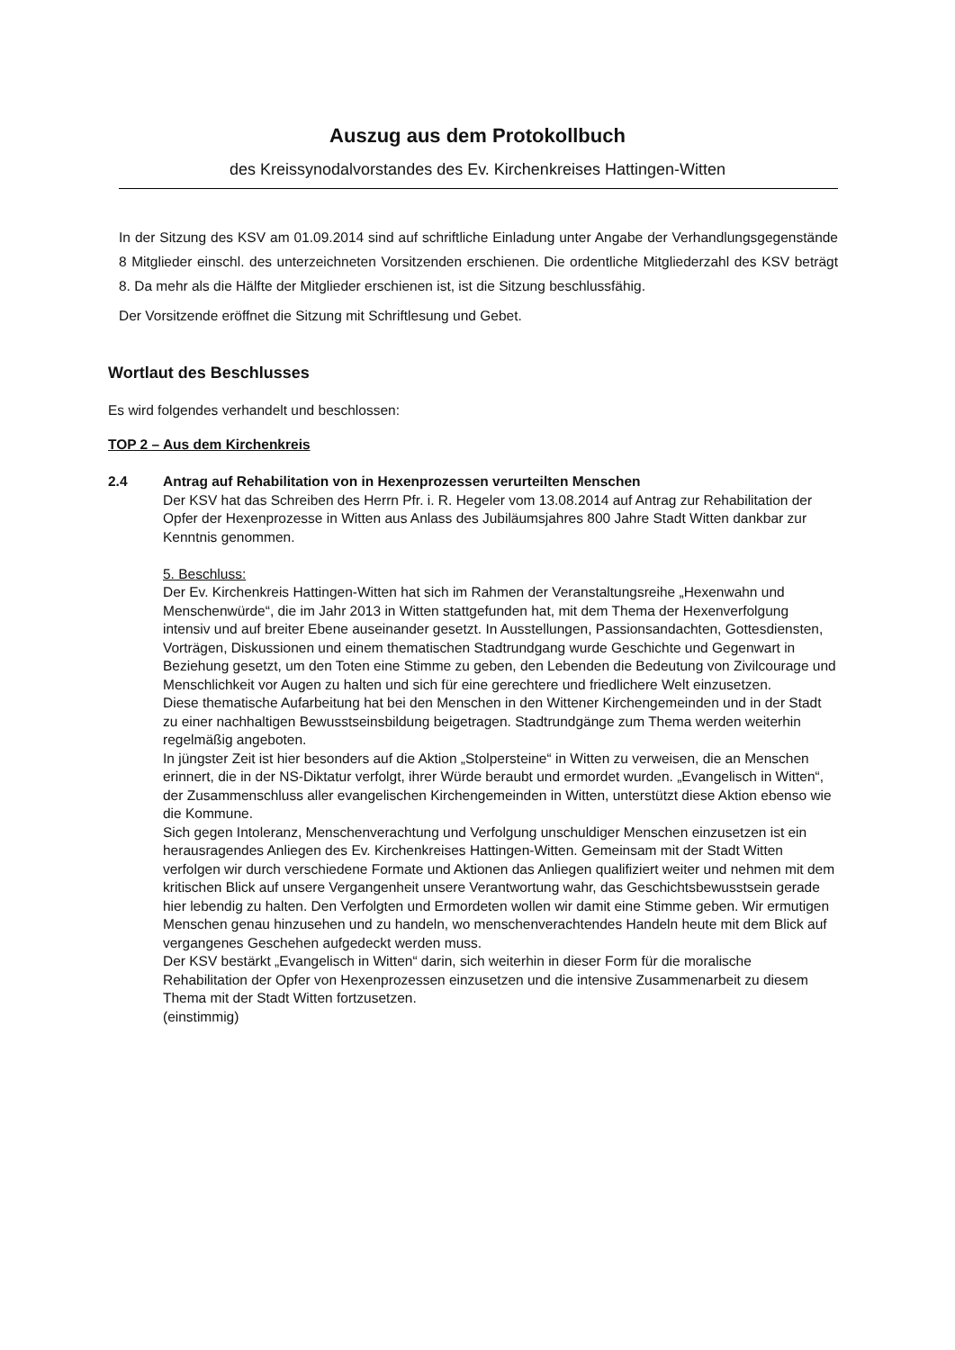Auszug aus dem Protokollbuch
des Kreissynodalvorstandes des Ev. Kirchenkreises Hattingen-Witten
In der Sitzung des KSV am 01.09.2014 sind auf schriftliche Einladung unter Angabe der Verhandlungsgegenstände 8 Mitglieder einschl. des unterzeichneten Vorsitzenden erschienen. Die ordentliche Mitgliederzahl des KSV beträgt 8. Da mehr als die Hälfte der Mitglieder erschienen ist, ist die Sitzung beschlussfähig.
Der Vorsitzende eröffnet die Sitzung mit Schriftlesung und Gebet.
Wortlaut des Beschlusses
Es wird folgendes verhandelt und beschlossen:
TOP 2 – Aus dem Kirchenkreis
2.4 Antrag auf Rehabilitation von in Hexenprozessen verurteilten Menschen
Der KSV hat das Schreiben des Herrn Pfr. i. R. Hegeler vom 13.08.2014 auf Antrag zur Rehabilitation der Opfer der Hexenprozesse in Witten aus Anlass des Jubiläumsjahres 800 Jahre Stadt Witten dankbar zur Kenntnis genommen.
5. Beschluss:
Der Ev. Kirchenkreis Hattingen-Witten hat sich im Rahmen der Veranstaltungsreihe „Hexenwahn und Menschenwürde“, die im Jahr 2013 in Witten stattgefunden hat, mit dem Thema der Hexenverfolgung intensiv und auf breiter Ebene auseinander gesetzt. In Ausstellungen, Passionsandachten, Gottesdiensten, Vorträgen, Diskussionen und einem thematischen Stadtrundgang wurde Geschichte und Gegenwart in Beziehung gesetzt, um den Toten eine Stimme zu geben, den Lebenden die Bedeutung von Zivilcourage und Menschlichkeit vor Augen zu halten und sich für eine gerechtere und friedlichere Welt einzusetzen.
Diese thematische Aufarbeitung hat bei den Menschen in den Wittener Kirchengemeinden und in der Stadt zu einer nachhaltigen Bewusstseinsbildung beigetragen. Stadtrundgänge zum Thema werden weiterhin regelmäßig angeboten.
In jüngster Zeit ist hier besonders auf die Aktion „Stolpersteine“ in Witten zu verweisen, die an Menschen erinnert, die in der NS-Diktatur verfolgt, ihrer Würde beraubt und ermordet wurden. „Evangelisch in Witten“, der Zusammenschluss aller evangelischen Kirchengemeinden in Witten, unterstützt diese Aktion ebenso wie die Kommune.
Sich gegen Intoleranz, Menschenverachtung und Verfolgung unschuldiger Menschen einzusetzen ist ein herausragendes Anliegen des Ev. Kirchenkreises Hattingen-Witten. Gemeinsam mit der Stadt Witten verfolgen wir durch verschiedene Formate und Aktionen das Anliegen qualifiziert weiter und nehmen mit dem kritischen Blick auf unsere Vergangenheit unsere Verantwortung wahr, das Geschichtsbewusstsein gerade hier lebendig zu halten. Den Verfolgten und Ermordeten wollen wir damit eine Stimme geben. Wir ermutigen Menschen genau hinzusehen und zu handeln, wo menschenverachtendes Handeln heute mit dem Blick auf vergangenes Geschehen aufgedeckt werden muss.
Der KSV bestärkt „Evangelisch in Witten“ darin, sich weiterhin in dieser Form für die moralische Rehabilitation der Opfer von Hexenprozessen einzusetzen und die intensive Zusammenarbeit zu diesem Thema mit der Stadt Witten fortzusetzen.
(einstimmig)